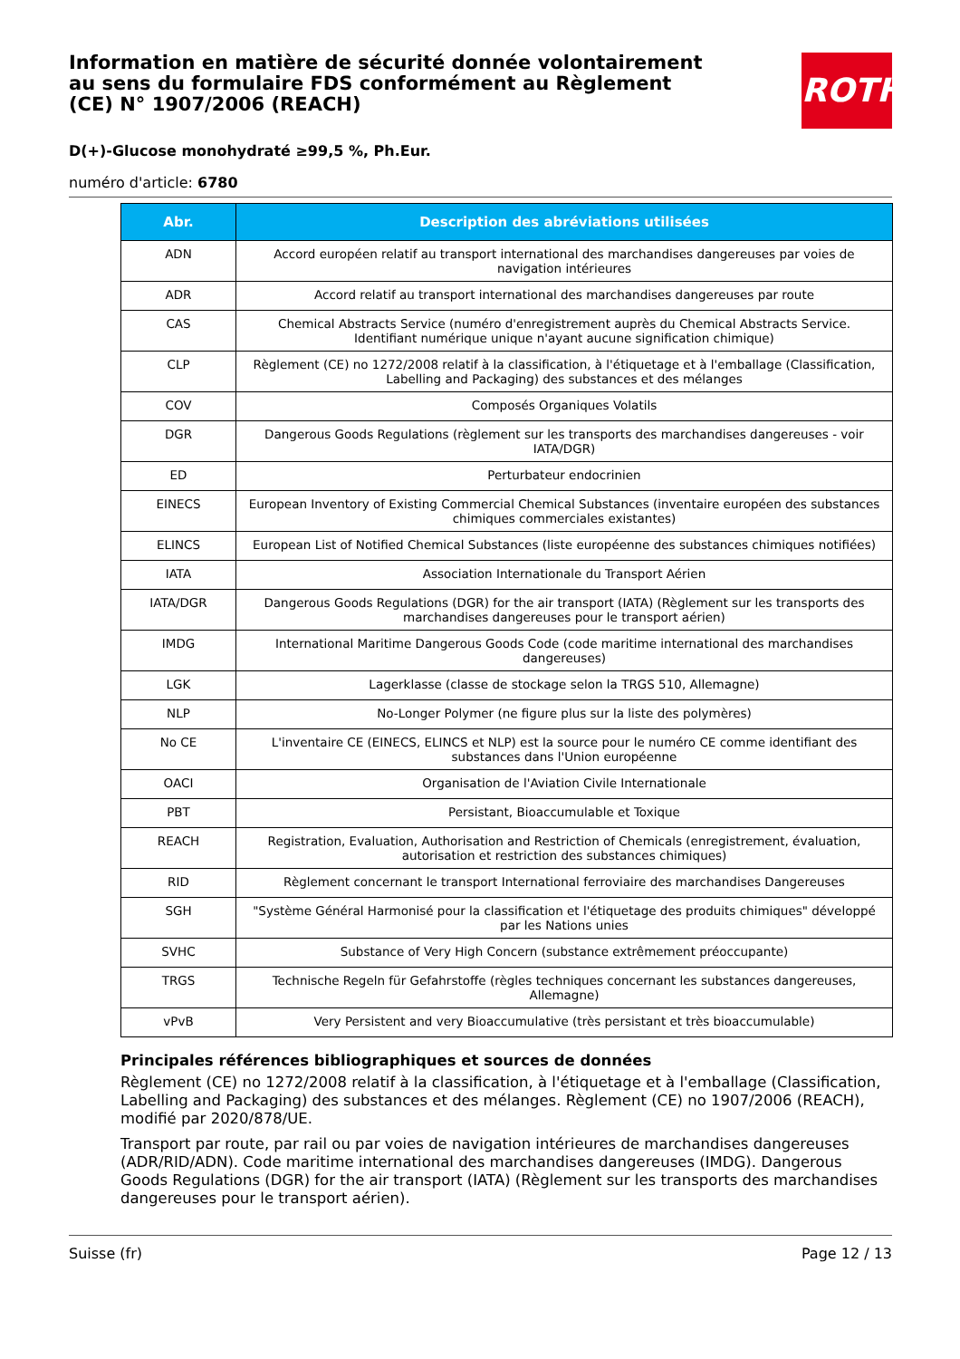ROTH
Information en matière de sécurité donnée volontairement au sens du formulaire FDS conformément au Règlement (CE) N° 1907/2006 (REACH)
D(+)-Glucose monohydraté ≥99,5 %, Ph.Eur.
numéro d'article: 6780
| Abr. | Description des abréviations utilisées |
| --- | --- |
| ADN | Accord européen relatif au transport international des marchandises dangereuses par voies de navigation intérieures |
| ADR | Accord relatif au transport international des marchandises dangereuses par route |
| CAS | Chemical Abstracts Service (numéro d'enregistrement auprès du Chemical Abstracts Service. Identifiant numérique unique n'ayant aucune signification chimique) |
| CLP | Règlement (CE) no 1272/2008 relatif à la classification, à l'étiquetage et à l'emballage (Classification, Labelling and Packaging) des substances et des mélanges |
| COV | Composés Organiques Volatils |
| DGR | Dangerous Goods Regulations (règlement sur les transports des marchandises dangereuses - voir IATA/DGR) |
| ED | Perturbateur endocrinien |
| EINECS | European Inventory of Existing Commercial Chemical Substances (inventaire européen des substances chimiques commerciales existantes) |
| ELINCS | European List of Notified Chemical Substances (liste européenne des substances chimiques notifiées) |
| IATA | Association Internationale du Transport Aérien |
| IATA/DGR | Dangerous Goods Regulations (DGR) for the air transport (IATA) (Règlement sur les transports des marchandises dangereuses pour le transport aérien) |
| IMDG | International Maritime Dangerous Goods Code (code maritime international des marchandises dangereuses) |
| LGK | Lagerklasse (classe de stockage selon la TRGS 510, Allemagne) |
| NLP | No-Longer Polymer (ne figure plus sur la liste des polymères) |
| No CE | L'inventaire CE (EINECS, ELINCS et NLP) est la source pour le numéro CE comme identifiant des substances dans l'Union européenne |
| OACI | Organisation de l'Aviation Civile Internationale |
| PBT | Persistant, Bioaccumulable et Toxique |
| REACH | Registration, Evaluation, Authorisation and Restriction of Chemicals (enregistrement, évaluation, autorisation et restriction des substances chimiques) |
| RID | Règlement concernant le transport International ferroviaire des marchandises Dangereuses |
| SGH | "Système Général Harmonisé pour la classification et l'étiquetage des produits chimiques" développé par les Nations unies |
| SVHC | Substance of Very High Concern (substance extrêmement préoccupante) |
| TRGS | Technische Regeln für Gefahrstoffe (règles techniques concernant les substances dangereuses, Allemagne) |
| vPvB | Very Persistent and very Bioaccumulative (très persistant et très bioaccumulable) |
Principales références bibliographiques et sources de données
Règlement (CE) no 1272/2008 relatif à la classification, à l'étiquetage et à l'emballage (Classification, Labelling and Packaging) des substances et des mélanges. Règlement (CE) no 1907/2006 (REACH), modifié par 2020/878/UE.
Transport par route, par rail ou par voies de navigation intérieures de marchandises dangereuses (ADR/RID/ADN). Code maritime international des marchandises dangereuses (IMDG). Dangerous Goods Regulations (DGR) for the air transport (IATA) (Règlement sur les transports des marchandises dangereuses pour le transport aérien).
Suisse (fr) Page 12 / 13